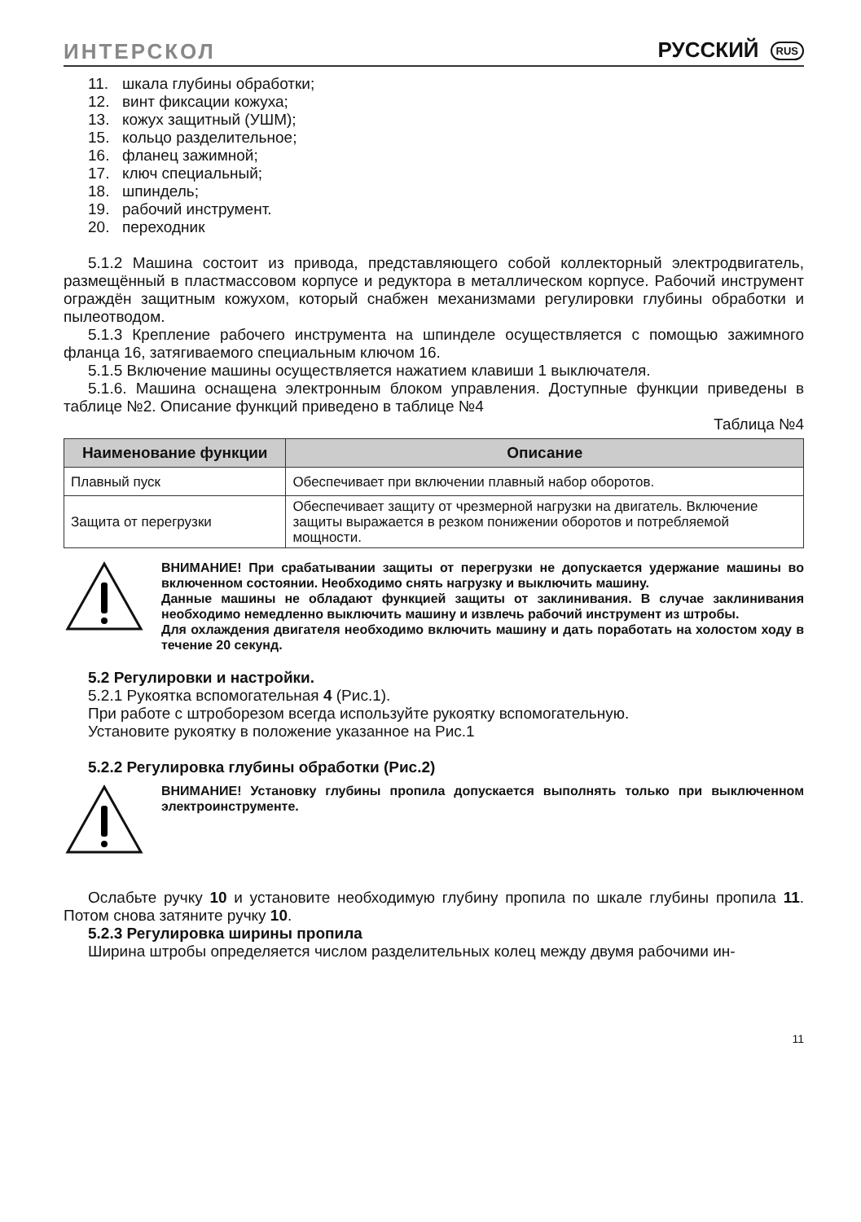ИНТЕРСКОЛ РУССКИЙ RUS
11. шкала глубины обработки;
12. винт фиксации кожуха;
13. кожух защитный (УШМ);
15. кольцо разделительное;
16. фланец зажимной;
17. ключ специальный;
18. шпиндель;
19. рабочий инструмент.
20. переходник
5.1.2 Машина состоит из привода, представляющего собой коллекторный электродвигатель, размещённый в пластмассовом корпусе и редуктора в металлическом корпусе. Рабочий инструмент ограждён защитным кожухом, который снабжен механизмами регулировки глубины обработки и пылеотводом.
5.1.3 Крепление рабочего инструмента на шпинделе осуществляется с помощью зажимного фланца 16, затягиваемого специальным ключом 16.
5.1.5 Включение машины осуществляется нажатием клавиши 1 выключателя.
5.1.6. Машина оснащена электронным блоком управления. Доступные функции приведены в таблице №2. Описание функций приведено в таблице №4
Таблица №4
| Наименование функции | Описание |
| --- | --- |
| Плавный пуск | Обеспечивает при включении плавный набор оборотов. |
| Защита от перегрузки | Обеспечивает защиту от чрезмерной нагрузки на двигатель. Включение защиты выражается в резком понижении оборотов и потребляемой мощности. |
ВНИМАНИЕ! При срабатывании защиты от перегрузки не допускается удержание машины во включенном состоянии. Необходимо снять нагрузку и выключить машину.
Данные машины не обладают функцией защиты от заклинивания. В случае заклинивания необходимо немедленно выключить машину и извлечь рабочий инструмент из штробы.
Для охлаждения двигателя необходимо включить машину и дать поработать на холостом ходу в течение 20 секунд.
5.2 Регулировки и настройки.
5.2.1 Рукоятка вспомогательная 4 (Рис.1).
При работе с штроборезом всегда используйте рукоятку вспомогательную.
Установите рукоятку в положение указанное на Рис.1
5.2.2 Регулировка глубины обработки (Рис.2)
ВНИМАНИЕ! Установку глубины пропила допускается выполнять только при выключенном электроинструменте.
Ослабьте ручку 10 и установите необходимую глубину пропила по шкале глубины пропила 11. Потом снова затяните ручку 10.
5.2.3 Регулировка ширины пропила
Ширина штробы определяется числом разделительных колец между двумя рабочими ин-
11